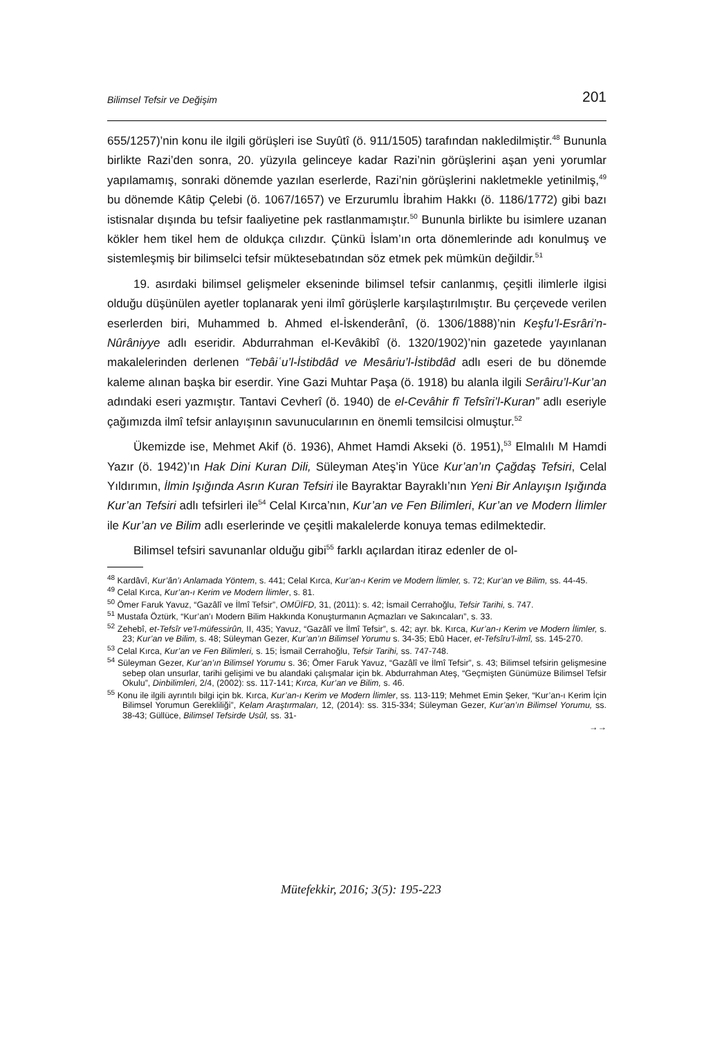Bilimsel Tefsir ve Değişim 201
655/1257)’nin konu ile ilgili görüşleri ise Suyûtî (ö. 911/1505) tarafından nakledilmiştir.<sup>48</sup> Bununla birlikte Razi’den sonra, 20. yüzyıla gelinceye kadar Razi’nin görüşlerini aşan yeni yorumlar yapılamamış, sonraki dönemde yazılan eserlerde, Razi’nin görüşlerini nakletmekle yetinilmiş,<sup>49</sup> bu dönemde Kâtip Çelebi (ö. 1067/1657) ve Erzurumlu İbrahim Hakkı (ö. 1186/1772) gibi bazı istisnalar dışında bu tefsir faaliyetine pek rastlanmamıştır.<sup>50</sup> Bununla birlikte bu isimlere uzanan kökler hem tikel hem de oldukça cılızdır. Çünkü İslam’ın orta dönemlerinde adı konulmuş ve sistemleşmiş bir bilimselci tefsir müktesebatından söz etmek pek mümkün değildir.<sup>51</sup>
19. asırdaki bilimsel gelişmeler ekseninde bilimsel tefsir canlanmış, çeşitli ilimlerle ilgisi olduğu düşünülen ayetler toplanarak yeni ilmî görüşlerle karşılaştırılmıştır. Bu çerçevede verilen eserlerden biri, Muhammed b. Ahmed el-İskenderânî, (ö. 1306/1888)’nin Keşfu’l-Esrâri’n-Nûrâniyye adlı eseridir. Abdurrahman el-Kevâkibî (ö. 1320/1902)’nin gazetede yayınlanan makalelerinden derlenen “Tebâiʿu’l-İstibdâd ve Mesâriu’l-İstibdâd adlı eseri de bu dönemde kaleme alınan başka bir eserdir. Yine Gazi Muhtar Paşa (ö. 1918) bu alanla ilgili Serâiru’l-Kur’an adındaki eseri yazmıştır. Tantavi Cevherî (ö. 1940) de el-Cevâhir fî Tefsîri’l-Kuran” adlı eseriyle çağımızda ilmî tefsir anlayışının savunucularının en önemli temsilcisi olmuştur.<sup>52</sup>
Ükemizde ise, Mehmet Akif (ö. 1936), Ahmet Hamdi Akseki (ö. 1951),<sup>53</sup> Elmalılı M Hamdi Yazır (ö. 1942)’ın Hak Dini Kuran Dili, Süleyman Ateş’in Yüce Kur’an’ın Çağdaş Tefsiri, Celal Yıldırımın, İlmin Işığında Asrın Kuran Tefsiri ile Bayraktar Bayraklı’nın Yeni Bir Anlayışın Işığında Kur’an Tefsiri adlı tefsirleri ile<sup>54</sup> Celal Kırca’nın, Kur’an ve Fen Bilimleri, Kur’an ve Modern İlimler ile Kur’an ve Bilim adlı eserlerinde ve çeşitli makalelerde konuya temas edilmektedir.
Bilimsel tefsiri savunanlar olduğu gibi<sup>55</sup> farklı açılardan itiraz edenler de ol-
<sup>48</sup> Kardâvî, Kur’ân’ı Anlamada Yöntem, s. 441; Celal Kırca, Kur’an-ı Kerim ve Modern İlimler, s. 72; Kur’an ve Bilim, ss. 44-45.
<sup>49</sup> Celal Kırca, Kur’an-ı Kerim ve Modern İlimler, s. 81.
<sup>50</sup> Ömer Faruk Yavuz, “Gazâlî ve İlmî Tefsir”, OMÜİFD, 31, (2011): s. 42; İsmail Cerrahoğlu, Tefsir Tarihi, s. 747.
<sup>51</sup> Mustafa Öztürk, “Kur’an’ı Modern Bilim Hakkında Konuşturmanın Açmazları ve Sakıncaları”, s. 33.
<sup>52</sup> Zehebî, et-Tefsîr ve’l-müfessirûn, II, 435; Yavuz, “Gazâlî ve İlmî Tefsir”, s. 42; ayr. bk. Kırca, Kur’an-ı Kerim ve Modern İlimler, s. 23; Kur’an ve Bilim, s. 48; Süleyman Gezer, Kur’an’ın Bilimsel Yorumu s. 34-35; Ebû Hacer, et-Tefsîru’l-ilmî, ss. 145-270.
<sup>53</sup> Celal Kırca, Kur’an ve Fen Bilimleri, s. 15; İsmail Cerrahoğlu, Tefsir Tarihi, ss. 747-748.
<sup>54</sup> Süleyman Gezer, Kur’an’ın Bilimsel Yorumu s. 36; Ömer Faruk Yavuz, “Gazâlî ve İlmî Tefsir”, s. 43; Bilimsel tefsirin gelişmesine sebep olan unsurlar, tarihi gelişimi ve bu alandaki çalışmalar için bk. Abdurrahman Ateş, “Geçmişten Günümüze Bilimsel Tefsir Okulu”, Dinbilimleri, 2/4, (2002): ss. 117-141; Kırca, Kur’an ve Bilim, s. 46.
<sup>55</sup> Konu ile ilgili ayrıntılı bilgi için bk. Kırca, Kur’an-ı Kerim ve Modern İlimler, ss. 113-119; Mehmet Emin Şeker, “Kur’an-ı Kerim İçin Bilimsel Yorumun Gerekliliği”, Kelam Araştırmaları, 12, (2014): ss. 315-334; Süleyman Gezer, Kur’an’ın Bilimsel Yorumu, ss. 38-43; Güllüce, Bilimsel Tefsirde Usûl, ss. 31-
→→
Mütefekkir, 2016; 3(5): 195-223